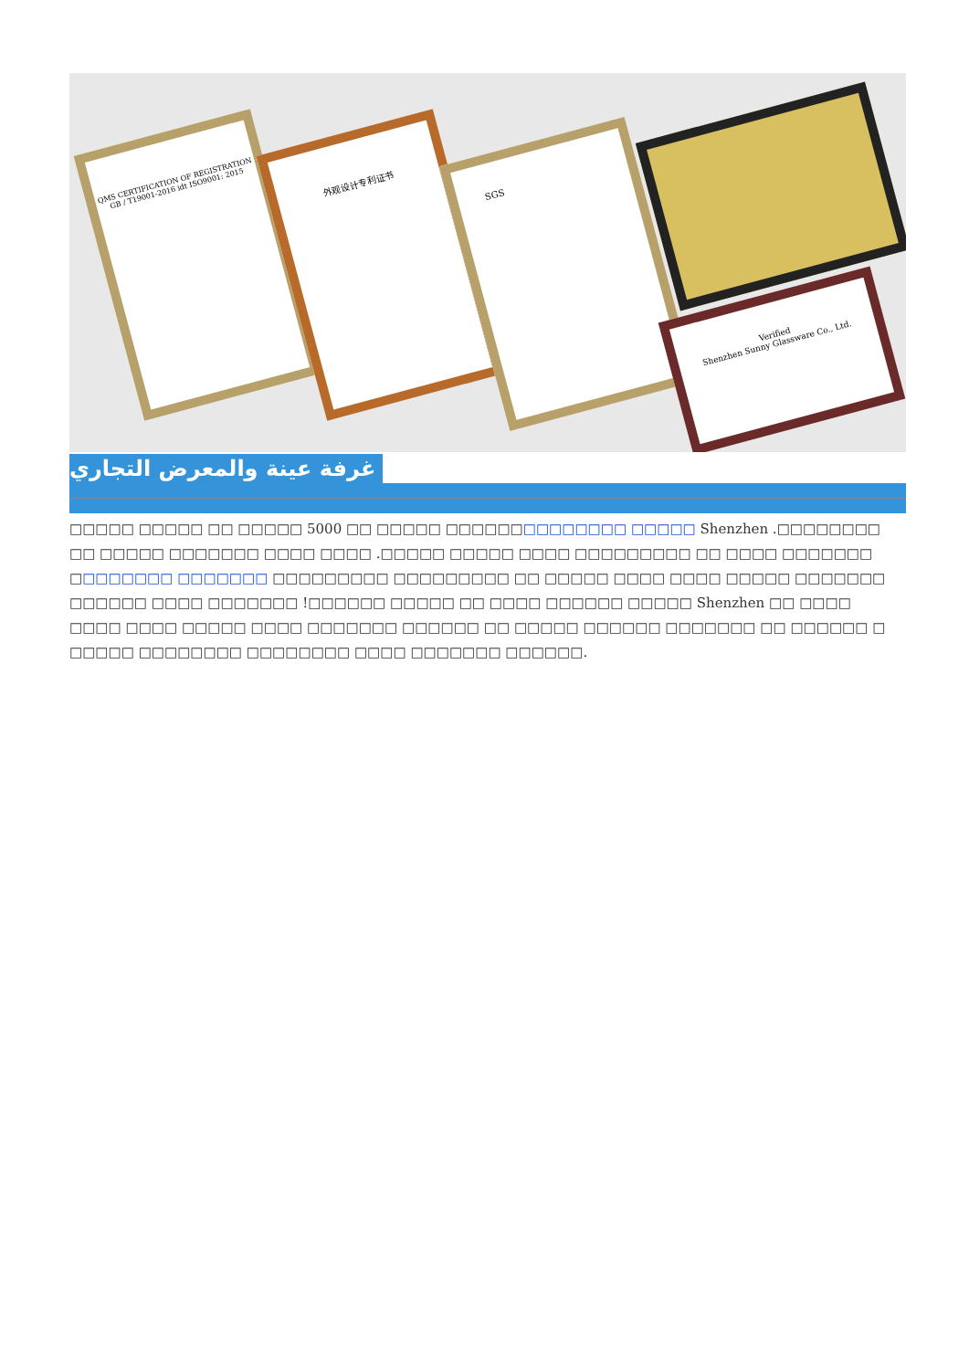QMS CERTIFICATION OF REGISTRATION
GB / T19001-2016 idt ISO9001: 2015
外观设计专利证书
SGS
Verified
Shenzhen Sunny Glassware Co., Ltd.
غرفة عينة والمعرض التجاري
□□□□□ □□□□□ □□ □□□□□ 5000 □□ □□□□□ □□□□□□□□□□□□□□ □□□□□ Shenzhen .□□□□□□□□ □□ □□□□□ □□□□□□□ □□□□ □□□□ .□□□□□ □□□□□ □□□□ □□□□□□□□□ □□ □□□□ □□□□□□□ □□□□□□□□ □□□□□□□ □□□□□□□□□ □□□□□□□□□ □□ □□□□□ □□□□ □□□□ □□□□□ □□□□□□□ □□□□□□ □□□□ □□□□□□□ !□□□□□□ □□□□□ □□ □□□□ □□□□□□ □□□□□ Shenzhen □□ □□□□ □□□□ □□□□ □□□□□ □□□□ □□□□□□□ □□□□□□ □□ □□□□□ □□□□□□ □□□□□□□ □□ □□□□□□ □ □□□□□ □□□□□□□□ □□□□□□□□ □□□□ □□□□□□□ □□□□□□.